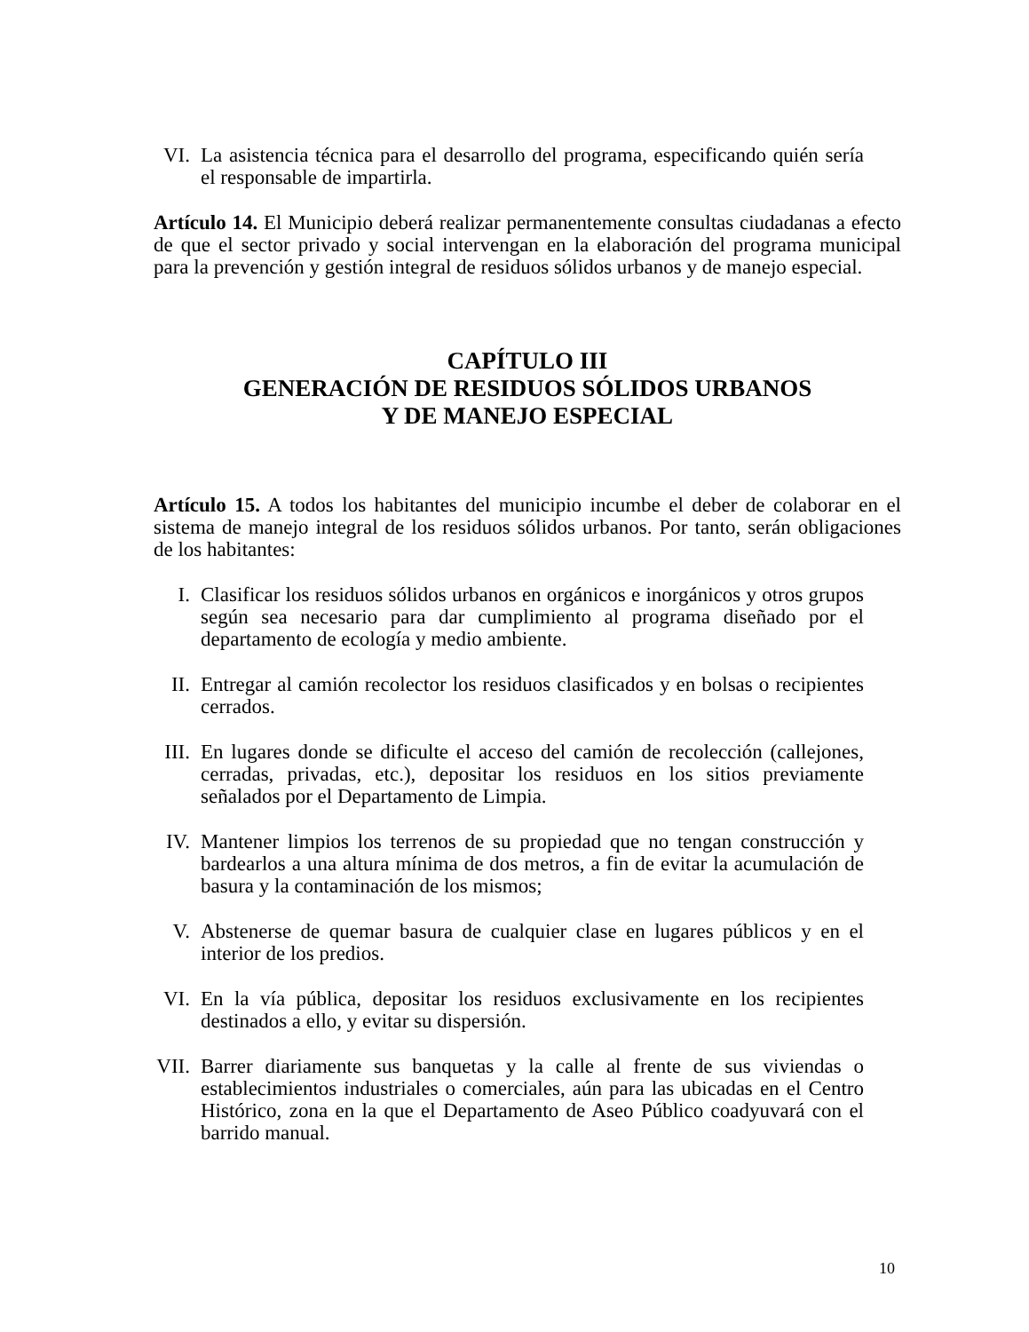VI. La asistencia técnica para el desarrollo del programa, especificando quién sería el responsable de impartirla.
Artículo 14. El Municipio deberá realizar permanentemente consultas ciudadanas a efecto de que el sector privado y social intervengan en la elaboración del programa municipal para la prevención y gestión integral de residuos sólidos urbanos y de manejo especial.
CAPÍTULO III
GENERACIÓN DE RESIDUOS SÓLIDOS URBANOS
Y DE MANEJO ESPECIAL
Artículo 15. A todos los habitantes del municipio incumbe el deber de colaborar en el sistema de manejo integral de los residuos sólidos urbanos. Por tanto, serán obligaciones de los habitantes:
I. Clasificar los residuos sólidos urbanos en orgánicos e inorgánicos y otros grupos según sea necesario para dar cumplimiento al programa diseñado por el departamento de ecología y medio ambiente.
II. Entregar al camión recolector los residuos clasificados y en bolsas o recipientes cerrados.
III. En lugares donde se dificulte el acceso del camión de recolección (callejones, cerradas, privadas, etc.), depositar los residuos en los sitios previamente señalados por el Departamento de Limpia.
IV. Mantener limpios los terrenos de su propiedad que no tengan construcción y bardearlos a una altura mínima de dos metros, a fin de evitar la acumulación de basura y la contaminación de los mismos;
V. Abstenerse de quemar basura de cualquier clase en lugares públicos y en el interior de los predios.
VI. En la vía pública, depositar los residuos exclusivamente en los recipientes destinados a ello, y evitar su dispersión.
VII. Barrer diariamente sus banquetas y la calle al frente de sus viviendas o establecimientos industriales o comerciales, aún para las ubicadas en el Centro Histórico, zona en la que el Departamento de Aseo Público coadyuvará con el barrido manual.
10